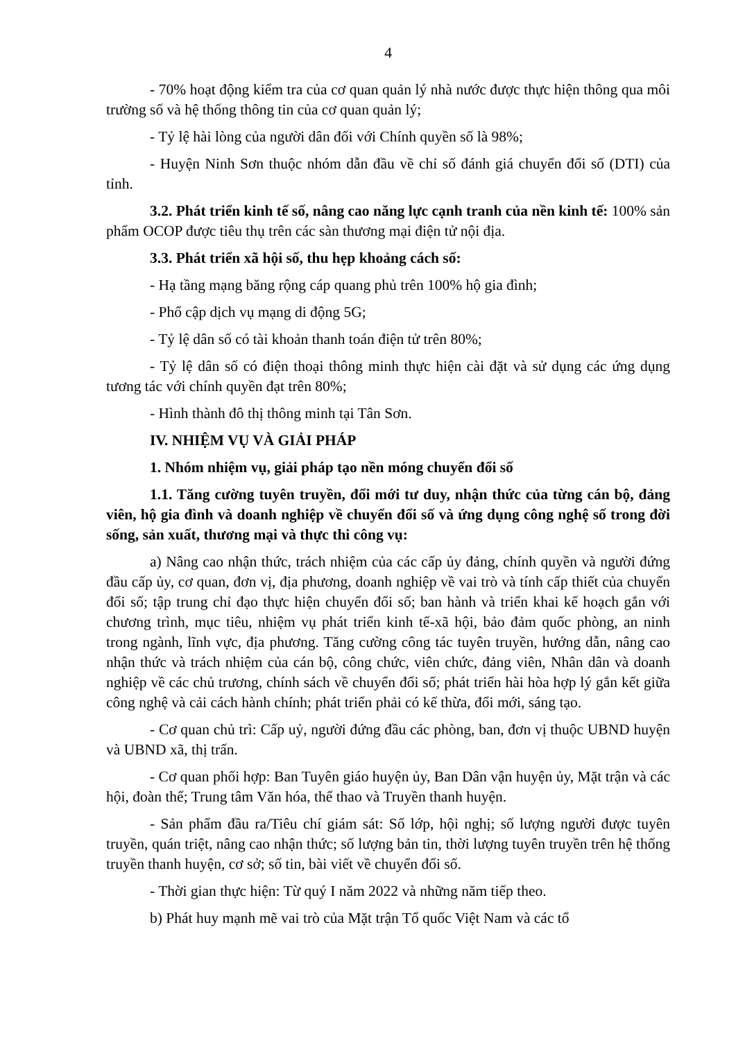4
- 70% hoạt động kiểm tra của cơ quan quản lý nhà nước được thực hiện thông qua môi trường số và hệ thống thông tin của cơ quan quản lý;
- Tỷ lệ hài lòng của người dân đối với Chính quyền số là 98%;
- Huyện Ninh Sơn thuộc nhóm dẫn đầu về chỉ số đánh giá chuyển đổi số (DTI) của tỉnh.
3.2. Phát triển kinh tế số, nâng cao năng lực cạnh tranh của nền kinh tế: 100% sản phẩm OCOP được tiêu thụ trên các sàn thương mại điện tử nội địa.
3.3. Phát triển xã hội số, thu hẹp khoảng cách số:
- Hạ tầng mạng băng rộng cáp quang phủ trên 100% hộ gia đình;
- Phổ cập dịch vụ mạng di động 5G;
- Tỷ lệ dân số có tài khoản thanh toán điện tử trên 80%;
- Tỷ lệ dân số có điện thoại thông minh thực hiện cài đặt và sử dụng các ứng dụng tương tác với chính quyền đạt trên 80%;
- Hình thành đô thị thông minh tại Tân Sơn.
IV. NHIỆM VỤ VÀ GIẢI PHÁP
1. Nhóm nhiệm vụ, giải pháp tạo nền móng chuyển đổi số
1.1. Tăng cường tuyên truyền, đổi mới tư duy, nhận thức của từng cán bộ, đảng viên, hộ gia đình và doanh nghiệp về chuyển đổi số và ứng dụng công nghệ số trong đời sống, sản xuất, thương mại và thực thi công vụ:
a) Nâng cao nhận thức, trách nhiệm của các cấp ủy đảng, chính quyền và người đứng đầu cấp ủy, cơ quan, đơn vị, địa phương, doanh nghiệp về vai trò và tính cấp thiết của chuyển đổi số; tập trung chỉ đạo thực hiện chuyển đổi số; ban hành và triển khai kế hoạch gắn với chương trình, mục tiêu, nhiệm vụ phát triển kinh tế-xã hội, bảo đảm quốc phòng, an ninh trong ngành, lĩnh vực, địa phương. Tăng cường công tác tuyên truyền, hướng dẫn, nâng cao nhận thức và trách nhiệm của cán bộ, công chức, viên chức, đảng viên, Nhân dân và doanh nghiệp về các chủ trương, chính sách về chuyển đổi số; phát triển hài hòa hợp lý gắn kết giữa công nghệ và cải cách hành chính; phát triển phải có kế thừa, đổi mới, sáng tạo.
- Cơ quan chủ trì: Cấp uỷ, người đứng đầu các phòng, ban, đơn vị thuộc UBND huyện và UBND xã, thị trấn.
- Cơ quan phối hợp: Ban Tuyên giáo huyện ủy, Ban Dân vận huyện ủy, Mặt trận và các hội, đoàn thể; Trung tâm Văn hóa, thể thao và Truyền thanh huyện.
- Sản phẩm đầu ra/Tiêu chí giám sát: Số lớp, hội nghị; số lượng người được tuyên truyền, quán triệt, nâng cao nhận thức; số lượng bản tin, thời lượng tuyên truyền trên hệ thống truyền thanh huyện, cơ sở; số tin, bài viết về chuyển đổi số.
- Thời gian thực hiện: Từ quý I năm 2022 và những năm tiếp theo.
b) Phát huy mạnh mẽ vai trò của Mặt trận Tổ quốc Việt Nam và các tổ